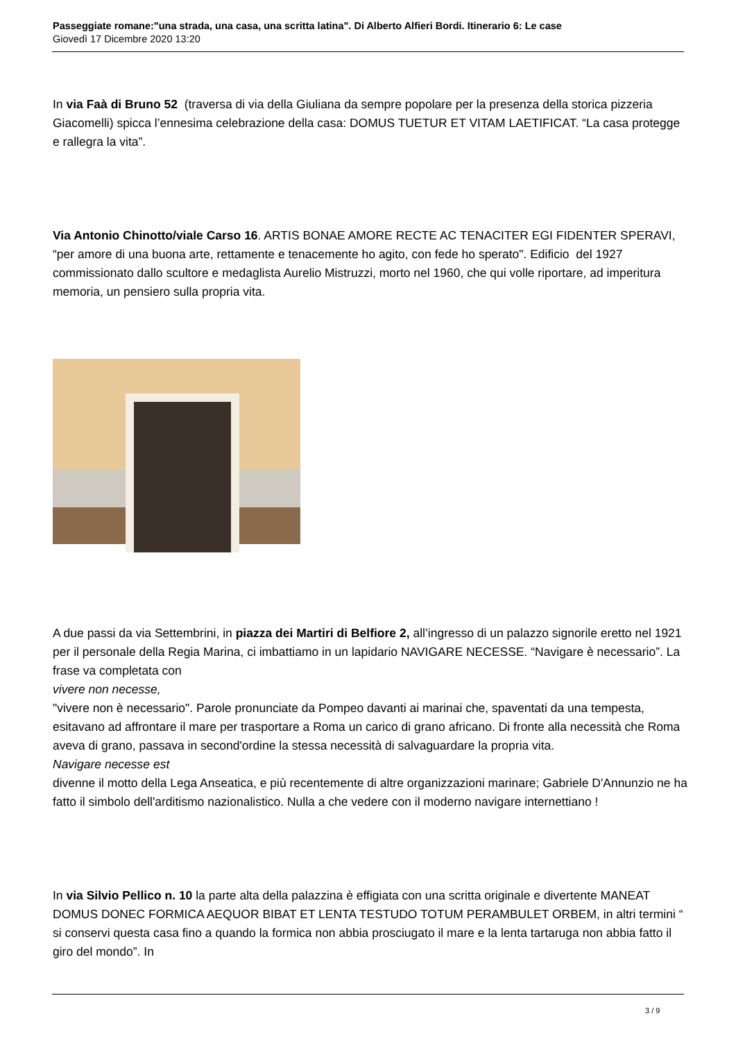Passeggiate romane:"una strada, una casa, una scritta latina". Di Alberto Alfieri Bordi. Itinerario 6: Le case
Giovedì 17 Dicembre 2020 13:20
In via Faà di Bruno 52 (traversa di via della Giuliana da sempre popolare per la presenza della storica pizzeria Giacomelli) spicca l’ennesima celebrazione della casa: DOMUS TUETUR ET VITAM LAETIFICAT. “La casa protegge e rallegra la vita”.
Via Antonio Chinotto/viale Carso 16. ARTIS BONAE AMORE RECTE AC TENACITER EGI FIDENTER SPERAVI, “per amore di una buona arte, rettamente e tenacemente ho agito, con fede ho sperato". Edificio del 1927 commissionato dallo scultore e medaglista Aurelio Mistruzzi, morto nel 1960, che qui volle riportare, ad imperitura memoria, un pensiero sulla propria vita.
A due passi da via Settembrini, in piazza dei Martiri di Belfiore 2, all’ingresso di un palazzo signorile eretto nel 1921 per il personale della Regia Marina, ci imbattiamo in un lapidario NAVIGARE NECESSE. “Navigare è necessario”. La frase va completata con
vivere non necesse,
"vivere non è necessario". Parole pronunciate da Pompeo davanti ai marinai che, spaventati da una tempesta, esitavano ad affrontare il mare per trasportare a Roma un carico di grano africano. Di fronte alla necessità che Roma aveva di grano, passava in second'ordine la stessa necessità di salvaguardare la propria vita.
Navigare necesse est
divenne il motto della Lega Anseatica, e più recentemente di altre organizzazioni marinare; Gabriele D'Annunzio ne ha fatto il simbolo dell'arditismo nazionalistico. Nulla a che vedere con il moderno navigare internettiano !
In via Silvio Pellico n. 10 la parte alta della palazzina è effigiata con una scritta originale e divertente MANEAT DOMUS DONEC FORMICA AEQUOR BIBAT ET LENTA TESTUDO TOTUM PERAMBULET ORBEM, in altri termini “ si conservi questa casa fino a quando la formica non abbia prosciugato il mare e la lenta tartaruga non abbia fatto il giro del mondo”. In
3 / 9